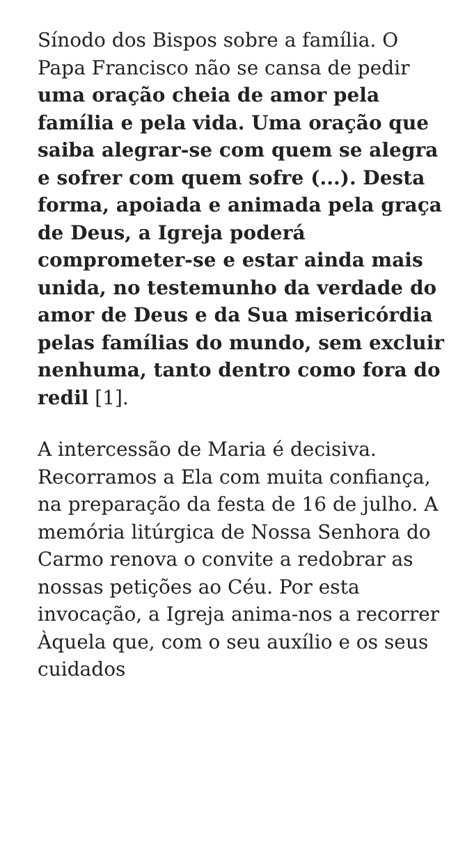Sínodo dos Bispos sobre a família. O Papa Francisco não se cansa de pedir uma oração cheia de amor pela família e pela vida. Uma oração que saiba alegrar-se com quem se alegra e sofrer com quem sofre (...). Desta forma, apoiada e animada pela graça de Deus, a Igreja poderá comprometer-se e estar ainda mais unida, no testemunho da verdade do amor de Deus e da Sua misericórdia pelas famílias do mundo, sem excluir nenhuma, tanto dentro como fora do redil [1].
A intercessão de Maria é decisiva. Recorramos a Ela com muita confiança, na preparação da festa de 16 de julho. A memória litúrgica de Nossa Senhora do Carmo renova o convite a redobrar as nossas petições ao Céu. Por esta invocação, a Igreja anima-nos a recorrer Àquela que, com o seu auxílio e os seus cuidados